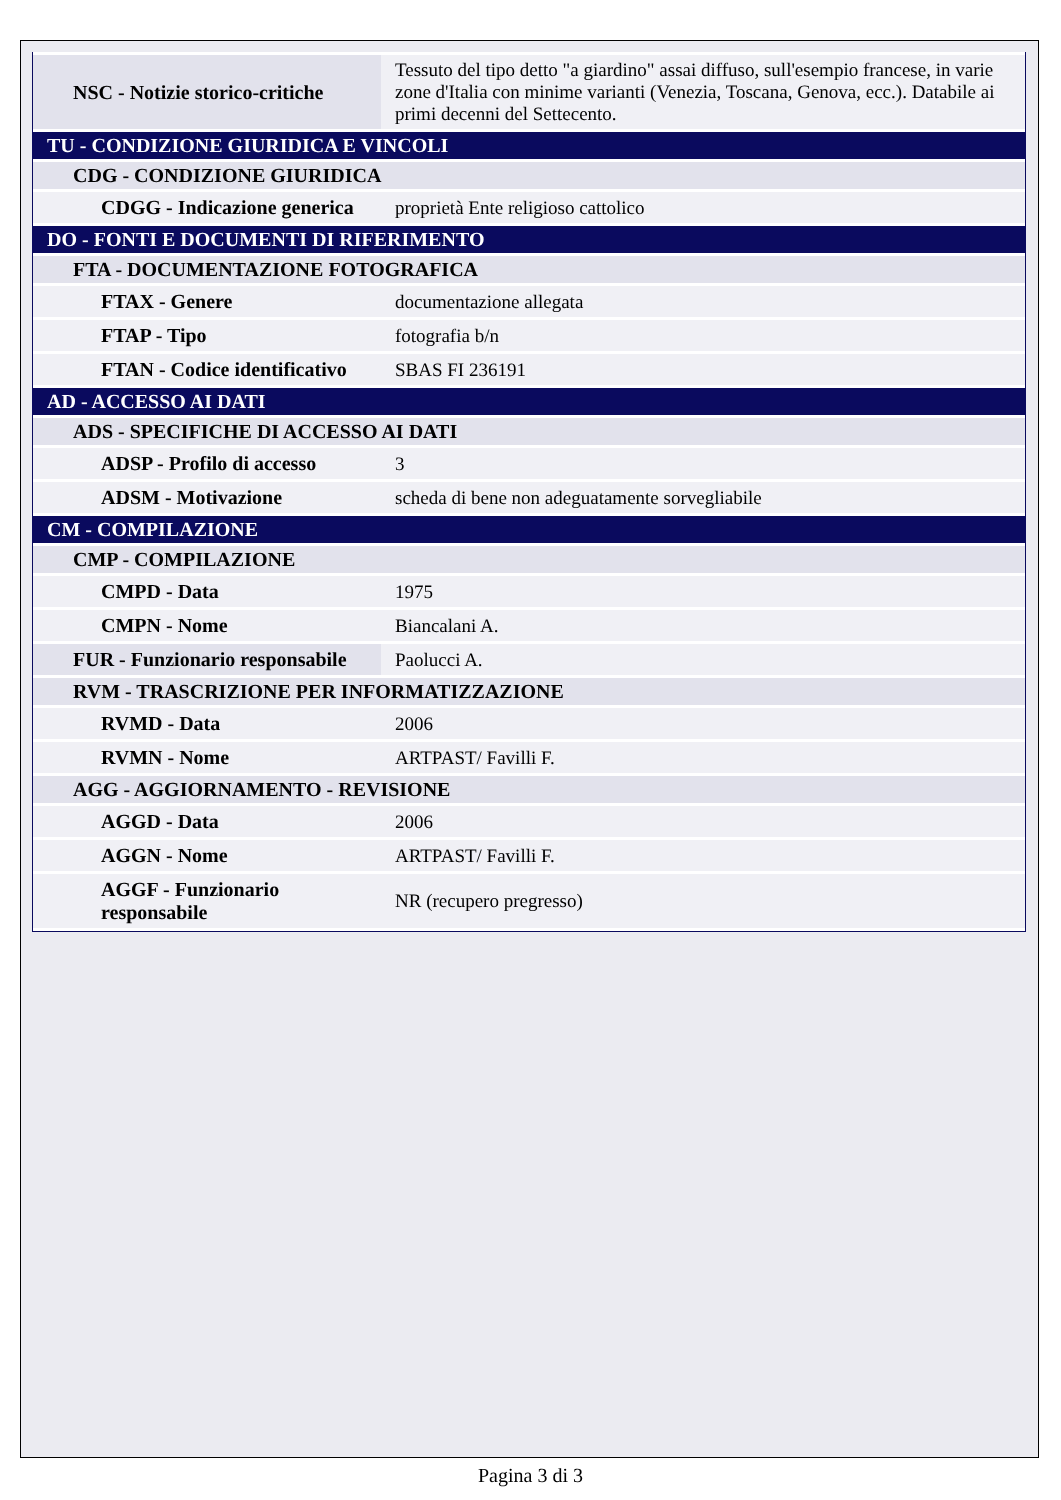| NSC - Notizie storico-critiche | Tessuto del tipo detto "a giardino" assai diffuso, sull'esempio francese, in varie zone d'Italia con minime varianti (Venezia, Toscana, Genova, ecc.). Databile ai primi decenni del Settecento. |
| TU - CONDIZIONE GIURIDICA E VINCOLI | |
| CDG - CONDIZIONE GIURIDICA | |
| CDGG - Indicazione generica | proprietà Ente religioso cattolico |
| DO - FONTI E DOCUMENTI DI RIFERIMENTO | |
| FTA - DOCUMENTAZIONE FOTOGRAFICA | |
| FTAX - Genere | documentazione allegata |
| FTAP - Tipo | fotografia b/n |
| FTAN - Codice identificativo | SBAS FI 236191 |
| AD - ACCESSO AI DATI | |
| ADS - SPECIFICHE DI ACCESSO AI DATI | |
| ADSP - Profilo di accesso | 3 |
| ADSM - Motivazione | scheda di bene non adeguatamente sorvegliabile |
| CM - COMPILAZIONE | |
| CMP - COMPILAZIONE | |
| CMPD - Data | 1975 |
| CMPN - Nome | Biancalani A. |
| FUR - Funzionario responsabile | Paolucci A. |
| RVM - TRASCRIZIONE PER INFORMATIZZAZIONE | |
| RVMD - Data | 2006 |
| RVMN - Nome | ARTPAST/ Favilli F. |
| AGG - AGGIORNAMENTO - REVISIONE | |
| AGGD - Data | 2006 |
| AGGN - Nome | ARTPAST/ Favilli F. |
| AGGF - Funzionario responsabile | NR (recupero pregresso) |
Pagina 3 di 3